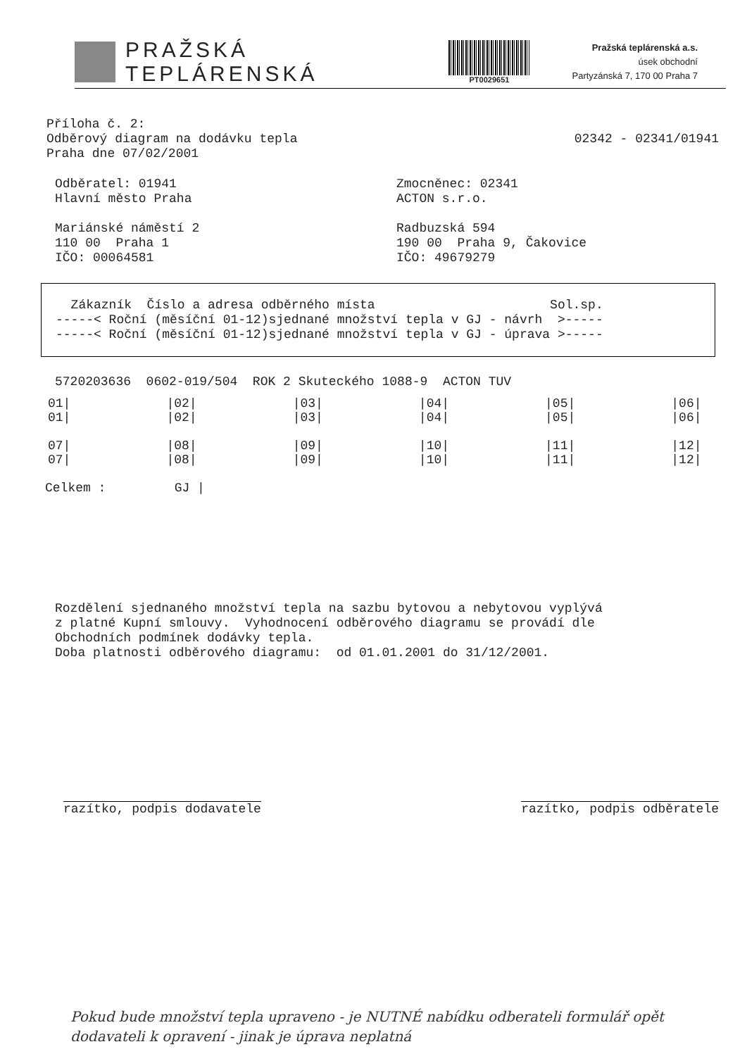PRAŽSKÁ TEPLÁRENSKÁ
PT0029651
Pražská teplárenská a.s.
úsek obchodní
Partyzánská 7, 170 00 Praha 7
Příloha č. 2: Odběrový diagram na dodávku tepla Praha dne 07/02/2001
02342 - 02341/01941
Odběratel: 01941 Hlavní město Praha Mariánské náměstí 2 110 00 Praha 1 IČO: 00064581
Zmocněnec: 02341 ACTON s.r.o. Radbuzská 594 190 00 Praha 9, Čakovice IČO: 49679279
Zákazník Číslo a adresa odběrného místa Sol.sp. -----< Roční (měsíční 01-12)sjednané množství tepla v GJ - návrh >----- -----< Roční (měsíční 01-12)sjednané množství tepla v GJ - úprava >-----
5720203636 0602-019/504 ROK 2 Skuteckého 1088-9 ACTON TUV
| 01/ | | /02/ | | /03/ | | /04/ | | /05/ | | /06/ |
| 01/ | | /02/ | | /03/ | | /04/ | | /05/ | | /06/ |
| 07/ | | /08/ | | /09/ | | /10/ | | /11/ | | /12/ |
| 07/ | | /08/ | | /09/ | | /10/ | | /11/ | | /12/ |
Celkem : GJ |
Rozdělení sjednaného množství tepla na sazbu bytovou a nebytovou vyplývá z platné Kupní smlouvy. Vyhodnocení odběrového diagramu se provádí dle Obchodních podmínek dodávky tepla. Doba platnosti odběrového diagramu: od 01.01.2001 do 31/12/2001.
razítko, podpis dodavatele
razítko, podpis odběratele
Pokud bude množství tepla upraveno - je NUTNÉ nabídku odberateli formulář opět dodavateli k opravení - jinak je úprava neplatná